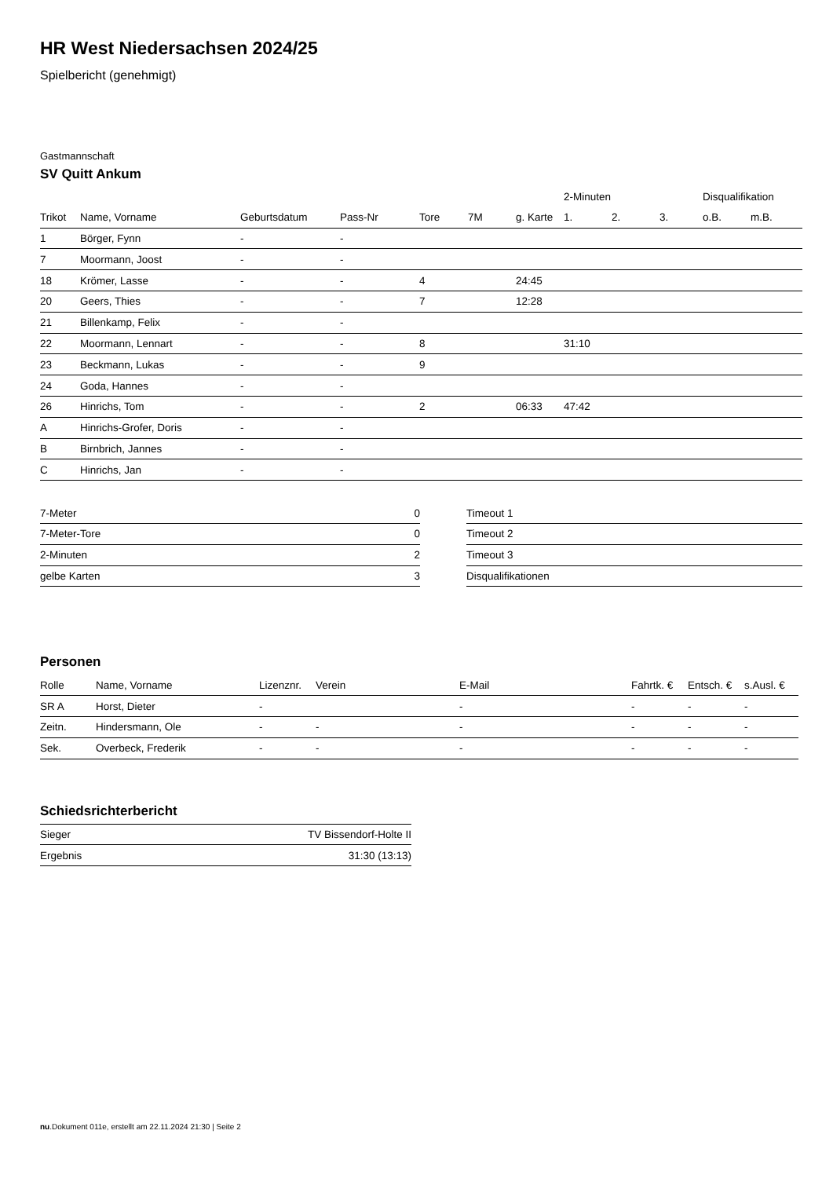HR West Niedersachsen 2024/25
Spielbericht (genehmigt)
Gastmannschaft
SV Quitt Ankum
| | | | | | | | 2-Minuten | | | Disqualifikation | |
| --- | --- | --- | --- | --- | --- | --- | --- | --- | --- | --- | --- |
| Trikot | Name, Vorname | Geburtsdatum | Pass-Nr | Tore | 7M | g. Karte | 1. | 2. | 3. | o.B. | m.B. |
| 1 | Börger, Fynn | - | - | | | | | | | | |
| 7 | Moormann, Joost | - | - | | | | | | | | |
| 18 | Krömer, Lasse | - | - | 4 | | 24:45 | | | | | |
| 20 | Geers, Thies | - | - | 7 | | 12:28 | | | | | |
| 21 | Billenkamp, Felix | - | - | | | | | | | | |
| 22 | Moormann, Lennart | - | - | 8 | | | 31:10 | | | | |
| 23 | Beckmann, Lukas | - | - | 9 | | | | | | | |
| 24 | Goda, Hannes | - | - | | | | | | | | |
| 26 | Hinrichs, Tom | - | - | 2 | | 06:33 | 47:42 | | | | |
| A | Hinrichs-Grofer, Doris | - | - | | | | | | | | |
| B | Birnbrich, Jannes | - | - | | | | | | | | |
| C | Hinrichs, Jan | - | - | | | | | | | | |
| 7-Meter | 0 |
| 7-Meter-Tore | 0 |
| 2-Minuten | 2 |
| gelbe Karten | 3 |
| Timeout 1 |
| Timeout 2 |
| Timeout 3 |
| Disqualifikationen |
Personen
| Rolle | Name, Vorname | Lizenznr. | Verein | E-Mail | Fahrtk. € | Entsch. € | s.Ausl. € |
| --- | --- | --- | --- | --- | --- | --- | --- |
| SR A | Horst, Dieter | - | | - | - | - | - |
| Zeitn. | Hindersmann, Ole | - | - | - | - | - | - |
| Sek. | Overbeck, Frederik | - | - | - | - | - | - |
Schiedsrichterbericht
| Sieger | TV Bissendorf-Holte II |
| Ergebnis | 31:30 (13:13) |
nu.Dokument 011e, erstellt am 22.11.2024 21:30 | Seite 2